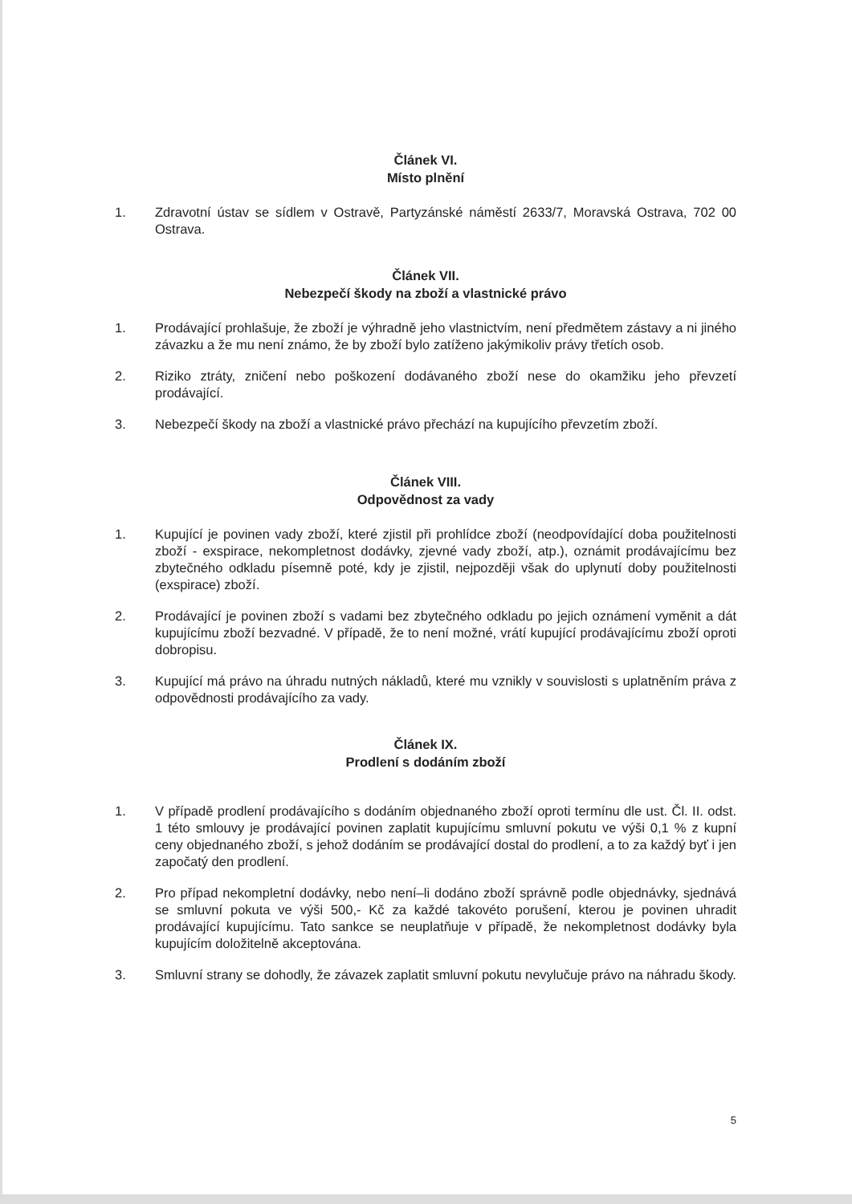Článek VI.
Místo plnění
1. Zdravotní ústav se sídlem v Ostravě, Partyzánské náměstí 2633/7, Moravská Ostrava, 702 00 Ostrava.
Článek VII.
Nebezpečí škody na zboží a vlastnické právo
1. Prodávající prohlašuje, že zboží je výhradně jeho vlastnictvím, není předmětem zástavy a ni jiného závazku a že mu není známo, že by zboží bylo zatíženo jakýmikoliv právy třetích osob.
2. Riziko ztráty, zničení nebo poškození dodávaného zboží nese do okamžiku jeho převzetí prodávající.
3. Nebezpečí škody na zboží a vlastnické právo přechází na kupujícího převzetím zboží.
Článek VIII.
Odpovědnost za vady
1. Kupující je povinen vady zboží, které zjistil při prohlídce zboží (neodpovídající doba použitelnosti zboží - exspirace, nekompletnost dodávky, zjevné vady zboží, atp.), oznámit prodávajícímu bez zbytečného odkladu písemně poté, kdy je zjistil, nejpozději však do uplynutí doby použitelnosti (exspirace) zboží.
2. Prodávající je povinen zboží s vadami bez zbytečného odkladu po jejich oznámení vyměnit a dát kupujícímu zboží bezvadné. V případě, že to není možné, vrátí kupující prodávajícímu zboží oproti dobropisu.
3. Kupující má právo na úhradu nutných nákladů, které mu vznikly v souvislosti s uplatněním práva z odpovědnosti prodávajícího za vady.
Článek IX.
Prodlení s dodáním zboží
1. V případě prodlení prodávajícího s dodáním objednaného zboží oproti termínu dle ust. Čl. II. odst. 1 této smlouvy je prodávající povinen zaplatit kupujícímu smluvní pokutu ve výši 0,1 % z kupní ceny objednaného zboží, s jehož dodáním se prodávající dostal do prodlení, a to za každý byť i jen započatý den prodlení.
2. Pro případ nekompletní dodávky, nebo není–li dodáno zboží správně podle objednávky, sjednává se smluvní pokuta ve výši 500,- Kč za každé takovéto porušení, kterou je povinen uhradit prodávající kupujícímu. Tato sankce se neuplatňuje v případě, že nekompletnost dodávky byla kupujícím doložitelně akceptována.
3. Smluvní strany se dohodly, že závazek zaplatit smluvní pokutu nevylučuje právo na náhradu škody.
5